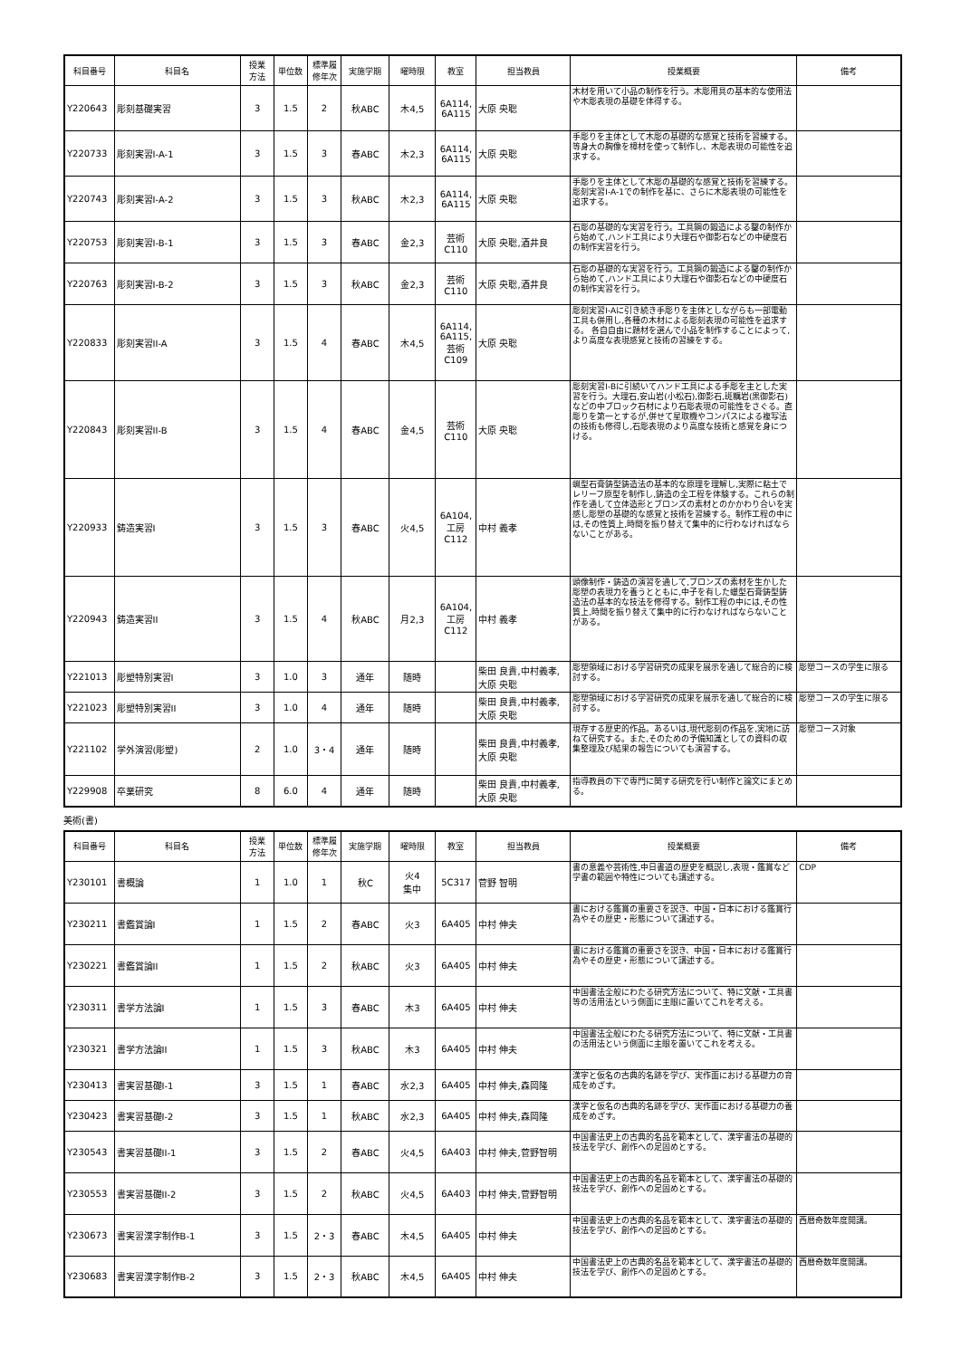| 科目番号 | 科目名 | 授業 方法 | 単位数 | 標準履 修年次 | 実施学期 | 曜時限 | 教室 | 担当教員 | 授業概要 | 備考 |
| --- | --- | --- | --- | --- | --- | --- | --- | --- | --- | --- |
| Y220643 | 彫刻基礎実習 | 3 | 1.5 | 2 | 秋ABC | 木4,5 | 6A114, 6A115 | 大原 央聡 | 木材を用いて小品の制作を行う。木彫用具の基本的な使用法や木彫表現の基礎を体得する。 | |
| Y220733 | 彫刻実習I-A-1 | 3 | 1.5 | 3 | 春ABC | 木2,3 | 6A114, 6A115 | 大原 央聡 | 手彫りを主体として木彫の基礎的な感覚と技術を習練する。等身大の胸像を樟材を使って制作し、木彫表現の可能性を追求する。 | |
| Y220743 | 彫刻実習I-A-2 | 3 | 1.5 | 3 | 秋ABC | 木2,3 | 6A114, 6A115 | 大原 央聡 | 手彫りを主体として木彫の基礎的な感覚と技術を習練する。彫刻実習I-A-1での制作を基に、さらに木彫表現の可能性を追求する。 | |
| Y220753 | 彫刻実習I-B-1 | 3 | 1.5 | 3 | 春ABC | 金2,3 | 芸術 C110 | 大原 央聡,酒井良 | 石彫の基礎的な実習を行う。工具鋼の鍛造による鑿の制作から始めて,ハンド工具により大理石や御影石などの中硬度石の制作実習を行う。 | |
| Y220763 | 彫刻実習I-B-2 | 3 | 1.5 | 3 | 秋ABC | 金2,3 | 芸術 C110 | 大原 央聡,酒井良 | 石彫の基礎的な実習を行う。工具鋼の鍛造による鑿の制作から始めて,ハンド工具により大理石や御影石などの中硬度石の制作実習を行う。 | |
| Y220833 | 彫刻実習II-A | 3 | 1.5 | 4 | 春ABC | 木4,5 | 6A114, 6A115, 芸術 C109 | 大原 央聡 | 彫刻実習I-Aに引き続き手彫りを主体としながらも一部電動工具も併用し,各種の木材による彫刻表現の可能性を追求する。 各自自由に題材を選んで小品を制作することによって,より高度な表現感覚と技術の習練をする。 | |
| Y220843 | 彫刻実習II-B | 3 | 1.5 | 4 | 春ABC | 金4,5 | 芸術 C110 | 大原 央聡 | 彫刻実習I-Bに引続いてハンド工具による手彫を主とした実習を行う。大理石,安山岩(小松石),御影石,斑糲岩(黒御影石)などの中ブロック石材により石彫表現の可能性をさぐる。直彫りを第一とするが,併せて星取機やコンパスによる複写法の技術も修得し,石彫表現のより高度な技術と感覚を身につける。 | |
| Y220933 | 鋳造実習I | 3 | 1.5 | 3 | 春ABC | 火4,5 | 6A104, 工房 C112 | 中村 義孝 | 蝋型石膏鋳型鋳造法の基本的な原理を理解し,実際に粘土でレリーフ原型を制作し,鋳造の全工程を体験する。これらの制作を通して立体造形とブロンズの素材とのかかわり合いを実感し彫塑の基礎的な感覚と技術を習練する。制作工程の中には,その性質上,時間を振り替えて集中的に行わなければならないことがある。 | |
| Y220943 | 鋳造実習II | 3 | 1.5 | 4 | 秋ABC | 月2,3 | 6A104, 工房 C112 | 中村 義孝 | 頭像制作・鋳造の演習を通して,ブロンズの素材を生かした彫塑の表現力を養うとともに,中子を有した蠟型石膏鋳型鋳造法の基本的な技法を修得する。制作工程の中には,その性質上,時間を振り替えて集中的に行わなければならないことがある。 | |
| Y221013 | 彫塑特別実習I | 3 | 1.0 | 3 | 通年 | 随時 | | 柴田 良貴,中村義孝,大原 央聡 | 彫塑領域における学習研究の成果を展示を通して総合的に検討する。 | 彫塑コースの学生に限る |
| Y221023 | 彫塑特別実習II | 3 | 1.0 | 4 | 通年 | 随時 | | 柴田 良貴,中村義孝,大原 央聡 | 彫塑領域における学習研究の成果を展示を通して総合的に検討する。 | 彫塑コースの学生に限る |
| Y221102 | 学外演習(彫塑) | 2 | 1.0 | 3・4 | 通年 | 随時 | | 柴田 良貴,中村義孝,大原 央聡 | 現存する歴史的作品。あるいは,現代彫刻の作品を,実地に訪ねて研究する。また,そのための予備知識としての資料の収集整理及び結果の報告についても演習する。 | 彫塑コース対象 |
| Y229908 | 卒業研究 | 8 | 6.0 | 4 | 通年 | 随時 | | 柴田 良貴,中村義孝,大原 央聡 | 指導教員の下で専門に関する研究を行い制作と論文にまとめる。 | |
美術(書)
| 科目番号 | 科目名 | 授業 方法 | 単位数 | 標準履 修年次 | 実施学期 | 曜時限 | 教室 | 担当教員 | 授業概要 | 備考 |
| --- | --- | --- | --- | --- | --- | --- | --- | --- | --- | --- |
| Y230101 | 書概論 | 1 | 1.0 | 1 | 秋C | 火4 集中 | 5C317 | 菅野 智明 | 書の意義や芸術性,中日書道の歴史を概説し,表現・鑑賞など学書の範囲や特性についても講述する。 | CDP |
| Y230211 | 書鑑賞論I | 1 | 1.5 | 2 | 春ABC | 火3 | 6A405 | 中村 伸夫 | 書における鑑賞の重要さを説き、中国・日本における鑑賞行為やその歴史・形態について講述する。 | |
| Y230221 | 書鑑賞論II | 1 | 1.5 | 2 | 秋ABC | 火3 | 6A405 | 中村 伸夫 | 書における鑑賞の重要さを説き、中国・日本における鑑賞行為やその歴史・形態について講述する。 | |
| Y230311 | 書学方法論I | 1 | 1.5 | 3 | 春ABC | 木3 | 6A405 | 中村 伸夫 | 中国書法全般にわたる研究方法について、特に文献・工具書等の活用法という側面に主眼に置いてこれを考える。 | |
| Y230321 | 書学方法論II | 1 | 1.5 | 3 | 秋ABC | 木3 | 6A405 | 中村 伸夫 | 中国書法全般にわたる研究方法について、特に文献・工具書の活用法という側面に主眼を置いてこれを考える。 | |
| Y230413 | 書実習基礎I-1 | 3 | 1.5 | 1 | 春ABC | 水2,3 | 6A405 | 中村 伸夫,森岡隆 | 漢字と仮名の古典的名跡を学び、実作面における基礎力の育成をめざす。 | |
| Y230423 | 書実習基礎I-2 | 3 | 1.5 | 1 | 秋ABC | 水2,3 | 6A405 | 中村 伸夫,森岡隆 | 漢字と仮名の古典的名跡を学び、実作面における基礎力の養成をめざす。 | |
| Y230543 | 書実習基礎II-1 | 3 | 1.5 | 2 | 春ABC | 火4,5 | 6A403 | 中村 伸夫,菅野智明 | 中国書法史上の古典的名品を範本として、漢字書法の基礎的技法を学び、創作への足固めとする。 | |
| Y230553 | 書実習基礎II-2 | 3 | 1.5 | 2 | 秋ABC | 火4,5 | 6A403 | 中村 伸夫,菅野智明 | 中国書法史上の古典的名品を範本として、漢字書法の基礎的技法を学び、創作への足固めとする。 | |
| Y230673 | 書実習漢字制作B-1 | 3 | 1.5 | 2・3 | 春ABC | 木4,5 | 6A405 | 中村 伸夫 | 中国書法史上の古典的名品を範本として、漢字書法の基礎的技法を学び、創作への足固めとする。 | 西暦奇数年度開講。 |
| Y230683 | 書実習漢字制作B-2 | 3 | 1.5 | 2・3 | 秋ABC | 木4,5 | 6A405 | 中村 伸夫 | 中国書法史上の古典的名品を範本として、漢字書法の基礎的技法を学び、創作への足固めとする。 | 西暦奇数年度開講。 |